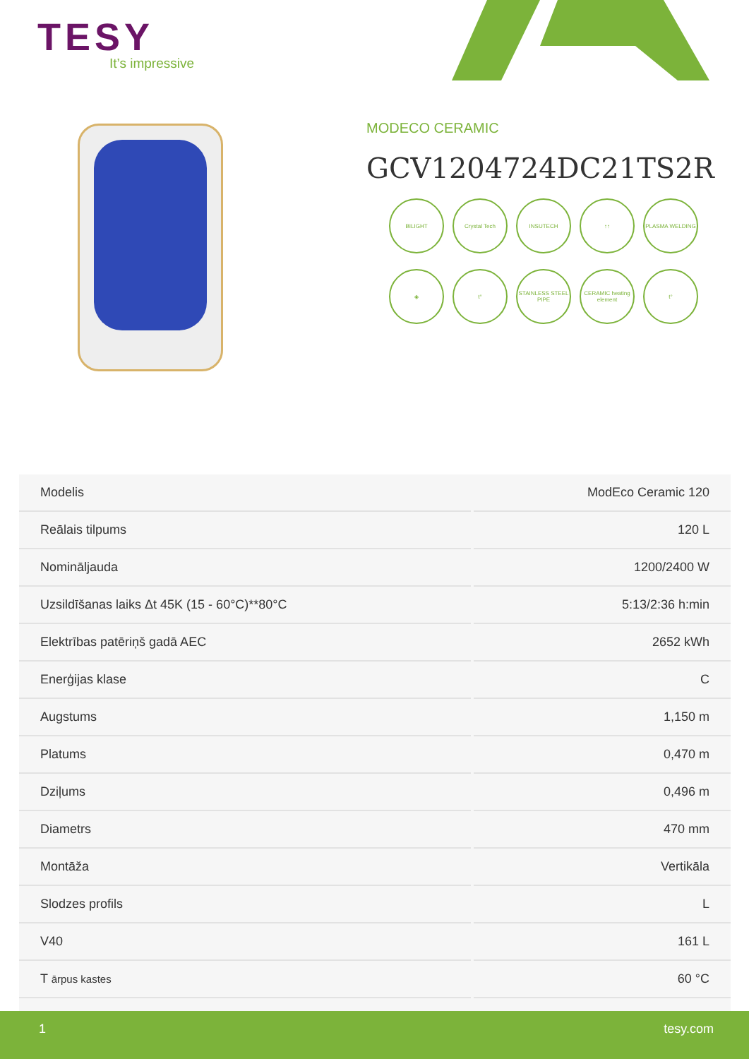TESY
It’s impressive
MODECO CERAMIC
GCV1204724DC21TS2R
BILIGHT
Crystal Tech
INSUTECH
↑↑
PLASMA WELDING
◈
t°
STAINLESS STEEL PIPE
CERAMIC heating element
t°
| Modelis | ModEco Ceramic 120 |
| Reālais tilpums | 120 L |
| Nomināljauda | 1200/2400 W |
| Uzsildīšanas laiks Δt 45K (15 - 60°C)**80°C | 5:13/2:36 h:min |
| Elektrības patēriņš gadā AEC | 2652 kWh |
| Enerģijas klase | C |
| Augstums | 1,150 m |
| Platums | 0,470 m |
| Dziļums | 0,496 m |
| Diametrs | 470 mm |
| Montāža | Vertikāla |
| Slodzes profils | L |
| V40 | 161 L |
| T ārpus kastes | 60 °C |
1 tesy.com